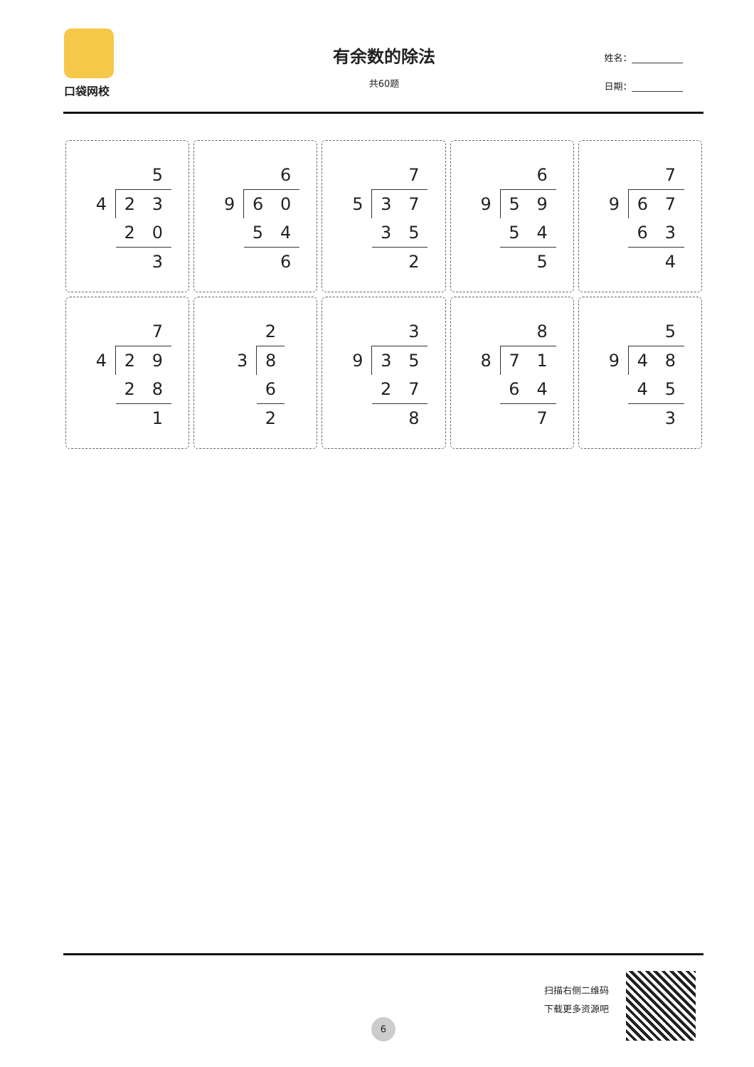口袋网校
有余数的除法
共60题
姓名：___________
日期：___________
| | | 5 |
| 4 | 2 | 3 |
| | 2 | 0 |
| | | 3 |
| | | 6 |
| 9 | 6 | 0 |
| | 5 | 4 |
| | | 6 |
| | | 7 |
| 5 | 3 | 7 |
| | 3 | 5 |
| | | 2 |
| | | 6 |
| 9 | 5 | 9 |
| | 5 | 4 |
| | | 5 |
| | | 7 |
| 9 | 6 | 7 |
| | 6 | 3 |
| | | 4 |
| | | 7 |
| 4 | 2 | 9 |
| | 2 | 8 |
| | | 1 |
| | 2 |
| 3 | 8 |
| | 6 |
| | 2 |
| | | 3 |
| 9 | 3 | 5 |
| | 2 | 7 |
| | | 8 |
| | | 8 |
| 8 | 7 | 1 |
| | 6 | 4 |
| | | 7 |
| | | 5 |
| 9 | 4 | 8 |
| | 4 | 5 |
| | | 3 |
扫描右侧二维码
下载更多资源吧
6